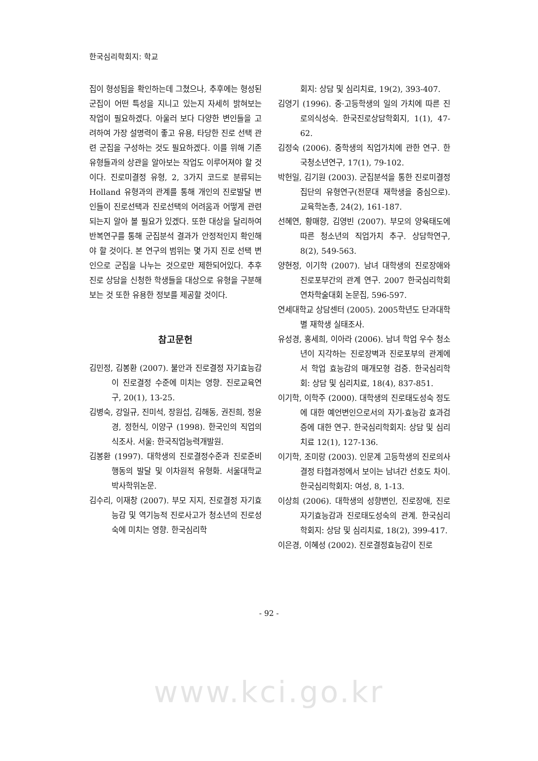한국심리학회지: 학교
집이 형성됨을 확인하는데 그쳤으나, 추후에는 형성된 군집이 어떤 특성을 지니고 있는지 자세히 밝혀보는 작업이 필요하겠다. 아울러 보다 다양한 변인들을 고려하여 가장 설명력이 좋고 유용, 타당한 진로 선택 관련 군집을 구성하는 것도 필요하겠다. 이를 위해 기존 유형들과의 상관을 알아보는 작업도 이루어져야 할 것이다. 진로미결정 유형, 2, 3가지 코드로 분류되는 Holland 유형과의 관계를 통해 개인의 진로발달 변인들이 진로선택과 진로선택의 어려움과 어떻게 관련되는지 알아 볼 필요가 있겠다. 또한 대상을 달리하여 반복연구를 통해 군집분석 결과가 안정적인지 확인해야 할 것이다. 본 연구의 범위는 몇 가지 진로 선택 변인으로 군집을 나누는 것으로만 제한되어있다. 추후 진로 상담을 신청한 학생들을 대상으로 유형을 구분해 보는 것 또한 유용한 정보를 제공할 것이다.
참고문헌
김민정, 김봉환 (2007). 불안과 진로결정 자기효능감이 진로결정 수준에 미치는 영향. 진로교육연구, 20(1), 13-25.
김병숙, 강일규, 진미석, 장원섭, 김해동, 권진희, 정윤경, 정헌식, 이양구 (1998). 한국인의 직업의식조사. 서울: 한국직업능력개발원.
김봉환 (1997). 대학생의 진로결정수준과 진로준비행동의 발달 및 이차원적 유형화. 서울대학교 박사학위논문.
김수리, 이재창 (2007). 부모 지지, 진로결정 자기효능감 및 역기능적 진로사고가 청소년의 진로성숙에 미치는 영향. 한국심리학
회지: 상담 및 심리치료, 19(2), 393-407.
김영기 (1996). 중·고등학생의 일의 가치에 따른 진로의식성숙. 한국진로상담학회지, 1(1), 47-62.
김정숙 (2006). 중학생의 직업가치에 관한 연구. 한국청소년연구, 17(1), 79-102.
박헌일, 김기원 (2003). 군집분석을 통한 진로미결정 집단의 유형연구(전문대 재학생을 중심으로). 교육학논총, 24(2), 161-187.
선혜연, 황매향, 김영빈 (2007). 부모의 양육태도에 따른 청소년의 직업가치 추구. 상담학연구, 8(2), 549-563.
양현정, 이기학 (2007). 남녀 대학생의 진로장애와 진로포부간의 관계 연구. 2007 한국심리학회 연차학술대회 논문집, 596-597.
연세대학교 상담센터 (2005). 2005학년도 단과대학별 재학생 실태조사.
유성경, 홍세희, 이아라 (2006). 남녀 학업 우수 청소년이 지각하는 진로장벽과 진로포부의 관계에서 학업 효능감의 매개모형 검증. 한국심리학회: 상담 및 심리치료, 18(4), 837-851.
이기학, 이학주 (2000). 대학생의 진로태도성숙 정도에 대한 예언변인으로서의 자기-효능감 효과검증에 대한 연구. 한국심리학회지: 상담 및 심리치료 12(1), 127-136.
이기학, 조미랑 (2003). 인문계 고등학생의 진로의사결정 타협과정에서 보이는 남녀간 선호도 차이. 한국심리학회지: 여성, 8, 1-13.
이상희 (2006). 대학생의 성향변인, 진로장애, 진로자기효능감과 진로태도성숙의 관계. 한국심리학회지: 상담 및 심리치료, 18(2), 399-417.
이은경, 이혜성 (2002). 진로결정효능감이 진로
- 92 -
www.kci.go.kr